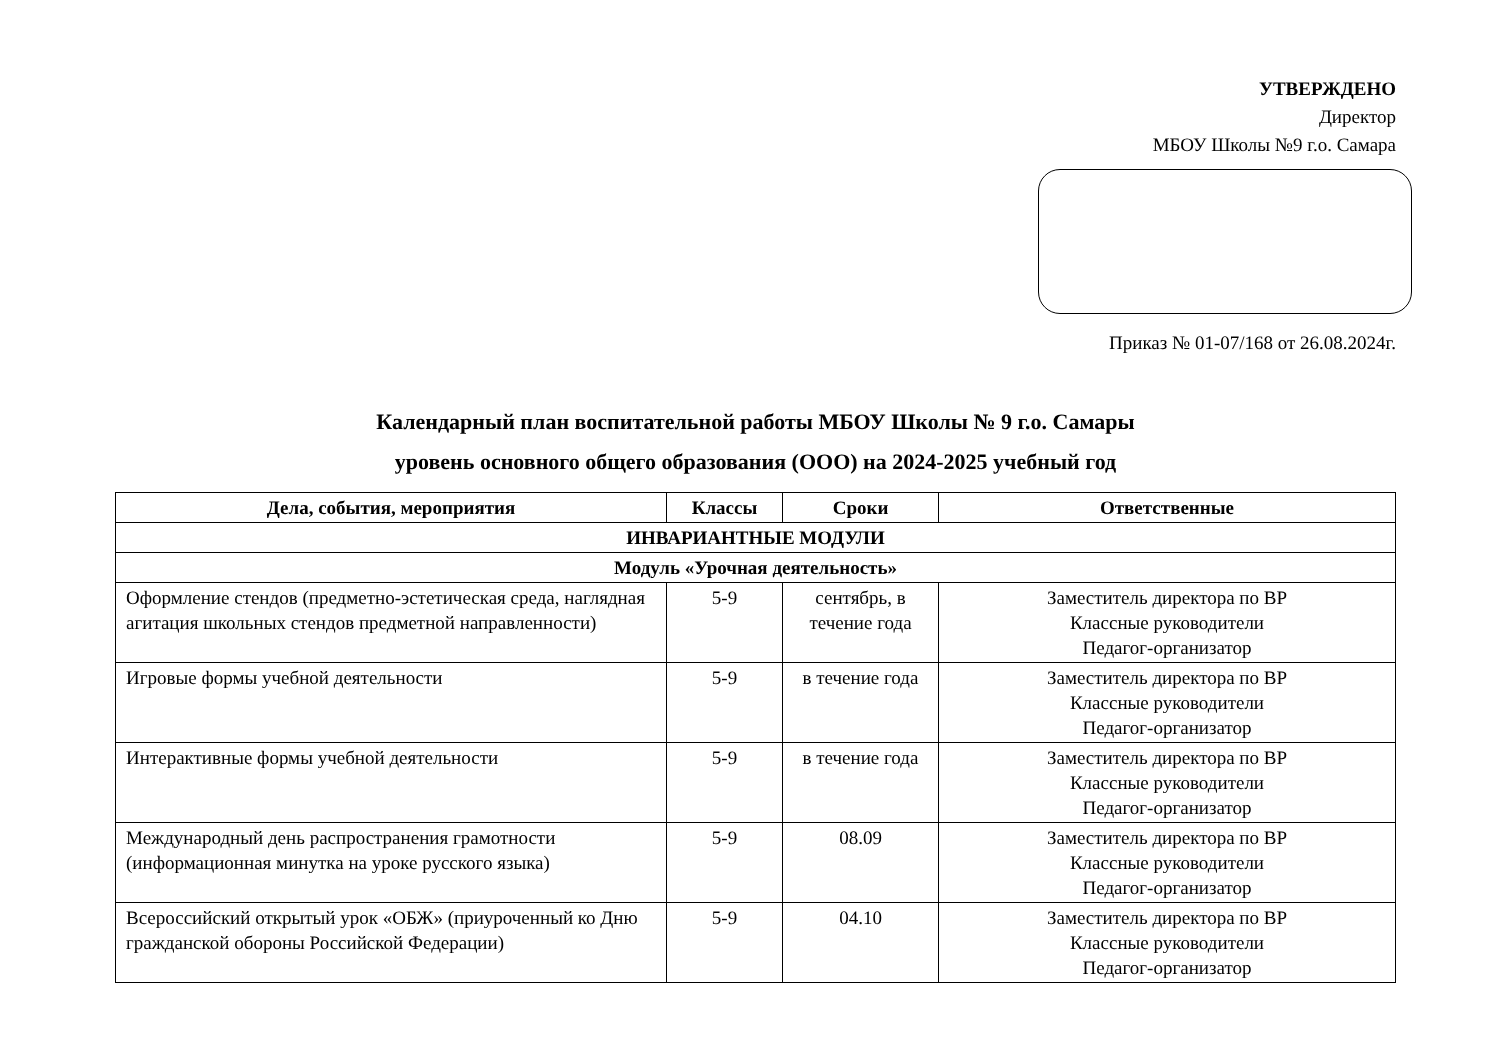УТВЕРЖДЕНО
Директор
МБОУ Школы №9 г.о. Самара
Приказ № 01-07/168 от 26.08.2024г.
Календарный план воспитательной работы МБОУ Школы № 9 г.о. Самары
уровень основного общего образования (ООО) на 2024-2025 учебный год
| Дела, события, мероприятия | Классы | Сроки | Ответственные |
| --- | --- | --- | --- |
| ИНВАРИАНТНЫЕ МОДУЛИ | | | |
| Модуль «Урочная деятельность» | | | |
| Оформление стендов (предметно-эстетическая среда, наглядная агитация школьных стендов предметной направленности) | 5-9 | сентябрь, в течение года | Заместитель директора по ВР Классные руководители Педагог-организатор |
| Игровые формы учебной деятельности | 5-9 | в течение года | Заместитель директора по ВР Классные руководители Педагог-организатор |
| Интерактивные формы учебной деятельности | 5-9 | в течение года | Заместитель директора по ВР Классные руководители Педагог-организатор |
| Международный день распространения грамотности (информационная минутка на уроке русского языка) | 5-9 | 08.09 | Заместитель директора по ВР Классные руководители Педагог-организатор |
| Всероссийский открытый урок «ОБЖ» (приуроченный ко Дню гражданской обороны Российской Федерации) | 5-9 | 04.10 | Заместитель директора по ВР Классные руководители Педагог-организатор |